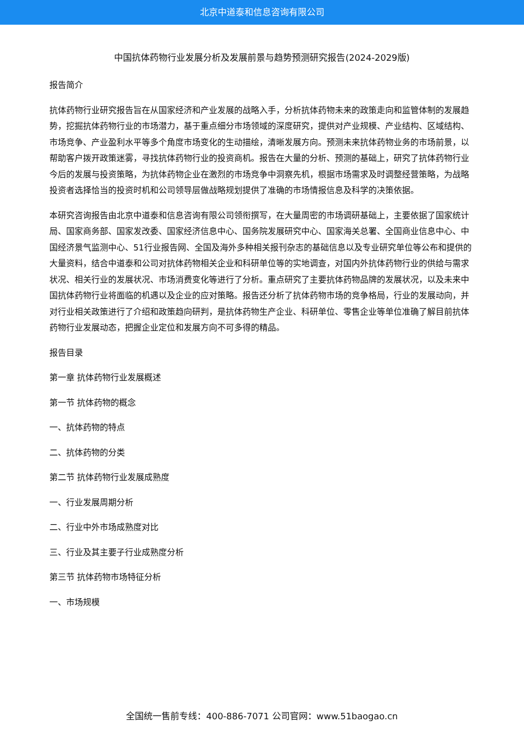北京中道泰和信息咨询有限公司
中国抗体药物行业发展分析及发展前景与趋势预测研究报告(2024-2029版)
报告简介
抗体药物行业研究报告旨在从国家经济和产业发展的战略入手，分析抗体药物未来的政策走向和监管体制的发展趋势，挖掘抗体药物行业的市场潜力，基于重点细分市场领域的深度研究，提供对产业规模、产业结构、区域结构、市场竞争、产业盈利水平等多个角度市场变化的生动描绘，清晰发展方向。预测未来抗体药物业务的市场前景，以帮助客户拨开政策迷雾，寻找抗体药物行业的投资商机。报告在大量的分析、预测的基础上，研究了抗体药物行业今后的发展与投资策略，为抗体药物企业在激烈的市场竞争中洞察先机，根据市场需求及时调整经营策略，为战略投资者选择恰当的投资时机和公司领导层做战略规划提供了准确的市场情报信息及科学的决策依据。
本研究咨询报告由北京中道泰和信息咨询有限公司领衔撰写，在大量周密的市场调研基础上，主要依据了国家统计局、国家商务部、国家发改委、国家经济信息中心、国务院发展研究中心、国家海关总署、全国商业信息中心、中国经济景气监测中心、51行业报告网、全国及海外多种相关报刊杂志的基础信息以及专业研究单位等公布和提供的大量资料，结合中道泰和公司对抗体药物相关企业和科研单位等的实地调查，对国内外抗体药物行业的供给与需求状况、相关行业的发展状况、市场消费变化等进行了分析。重点研究了主要抗体药物品牌的发展状况，以及未来中国抗体药物行业将面临的机遇以及企业的应对策略。报告还分析了抗体药物市场的竞争格局，行业的发展动向，并对行业相关政策进行了介绍和政策趋向研判，是抗体药物生产企业、科研单位、零售企业等单位准确了解目前抗体药物行业发展动态，把握企业定位和发展方向不可多得的精品。
报告目录
第一章 抗体药物行业发展概述
第一节 抗体药物的概念
一、抗体药物的特点
二、抗体药物的分类
第二节 抗体药物行业发展成熟度
一、行业发展周期分析
二、行业中外市场成熟度对比
三、行业及其主要子行业成熟度分析
第三节 抗体药物市场特征分析
一、市场规模
全国统一售前专线：400-886-7071 公司官网：www.51baogao.cn